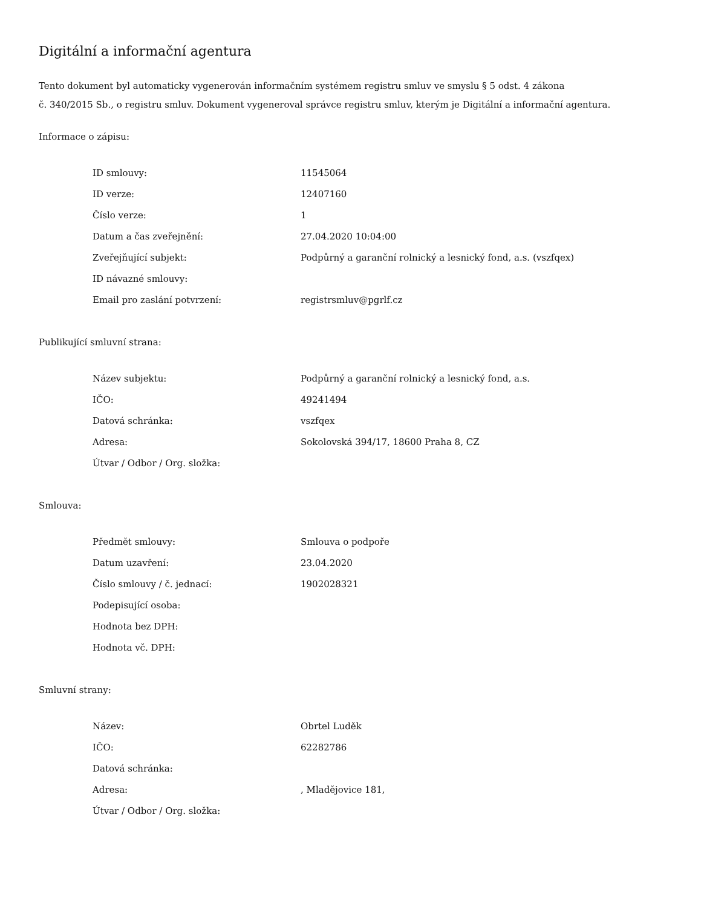Digitální a informační agentura
Tento dokument byl automaticky vygenerován informačním systémem registru smluv ve smyslu § 5 odst. 4 zákona
č. 340/2015 Sb., o registru smluv. Dokument vygeneroval správce registru smluv, kterým je Digitální a informační agentura.
Informace o zápisu:
| ID smlouvy: | 11545064 |
| ID verze: | 12407160 |
| Číslo verze: | 1 |
| Datum a čas zveřejnění: | 27.04.2020 10:04:00 |
| Zveřejňující subjekt: | Podpůrný a garanční rolnický a lesnický fond, a.s. (vszfqex) |
| ID návazné smlouvy: | |
| Email pro zaslání potvrzení: | registrsmluv@pgrlf.cz |
Publikující smluvní strana:
| Název subjektu: | Podpůrný a garanční rolnický a lesnický fond, a.s. |
| IČO: | 49241494 |
| Datová schránka: | vszfqex |
| Adresa: | Sokolovská 394/17, 18600 Praha 8, CZ |
| Útvar / Odbor / Org. složka: | |
Smlouva:
| Předmět smlouvy: | Smlouva o podpoře |
| Datum uzavření: | 23.04.2020 |
| Číslo smlouvy / č. jednací: | 1902028321 |
| Podepisující osoba: | |
| Hodnota bez DPH: | |
| Hodnota vč. DPH: | |
Smluvní strany:
| Název: | Obrtel Luděk |
| IČO: | 62282786 |
| Datová schránka: | |
| Adresa: | , Mladějovice 181, |
| Útvar / Odbor / Org. složka: | |